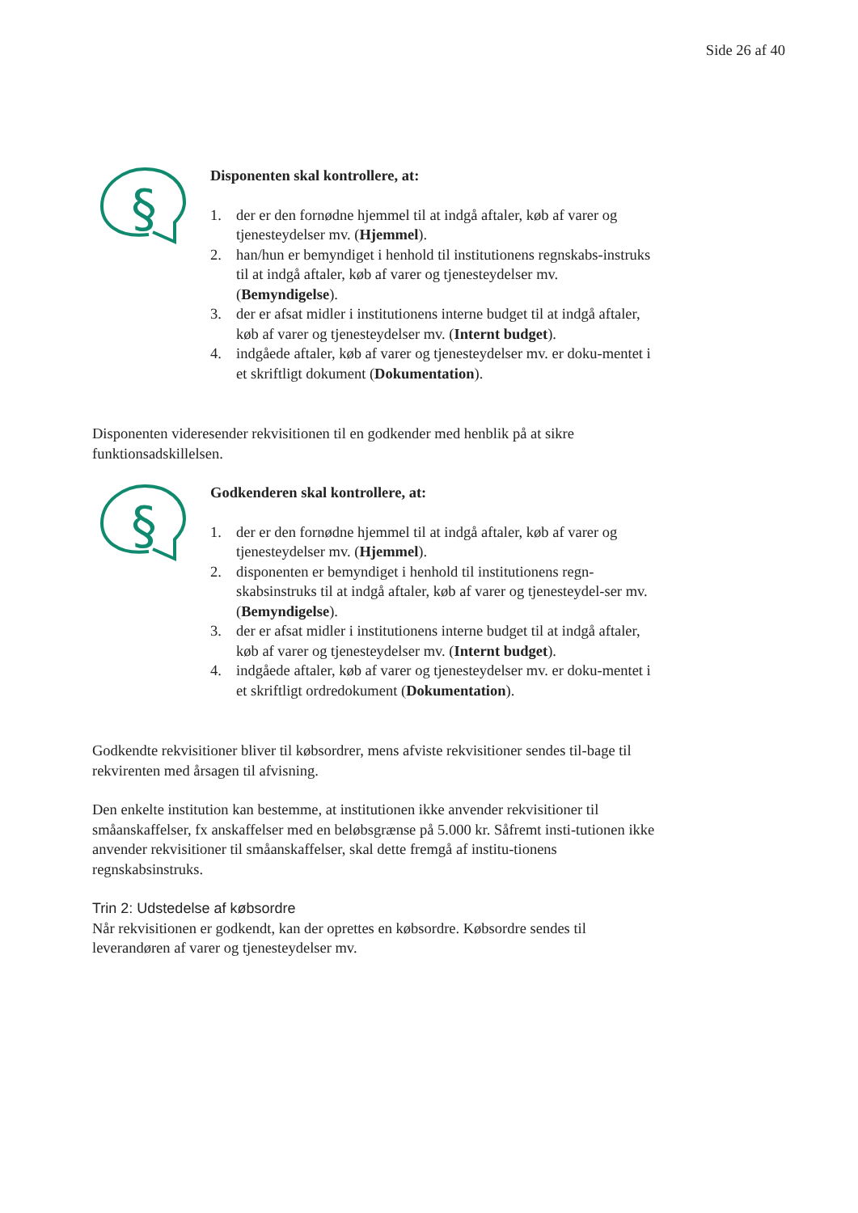Side 26 af 40
§
Disponenten skal kontrollere, at:
1. der er den fornødne hjemmel til at indgå aftaler, køb af varer og tjenesteydelser mv. (Hjemmel).
2. han/hun er bemyndiget i henhold til institutionens regnskabs-instruks til at indgå aftaler, køb af varer og tjenesteydelser mv. (Bemyndigelse).
3. der er afsat midler i institutionens interne budget til at indgå aftaler, køb af varer og tjenesteydelser mv. (Internt budget).
4. indgåede aftaler, køb af varer og tjenesteydelser mv. er doku-mentet i et skriftligt dokument (Dokumentation).
Disponenten videresender rekvisitionen til en godkender med henblik på at sikre funktionsadskillelsen.
§
Godkenderen skal kontrollere, at:
1. der er den fornødne hjemmel til at indgå aftaler, køb af varer og tjenesteydelser mv. (Hjemmel).
2. disponenten er bemyndiget i henhold til institutionens regn-skabsinstruks til at indgå aftaler, køb af varer og tjenesteydel-ser mv. (Bemyndigelse).
3. der er afsat midler i institutionens interne budget til at indgå aftaler, køb af varer og tjenesteydelser mv. (Internt budget).
4. indgåede aftaler, køb af varer og tjenesteydelser mv. er doku-mentet i et skriftligt ordredokument (Dokumentation).
Godkendte rekvisitioner bliver til købsordrer, mens afviste rekvisitioner sendes til-bage til rekvirenten med årsagen til afvisning.
Den enkelte institution kan bestemme, at institutionen ikke anvender rekvisitioner til småanskaffelser, fx anskaffelser med en beløbsgrænse på 5.000 kr. Såfremt insti-tutionen ikke anvender rekvisitioner til småanskaffelser, skal dette fremgå af institu-tionens regnskabsinstruks.
Trin 2: Udstedelse af købsordre
Når rekvisitionen er godkendt, kan der oprettes en købsordre. Købsordre sendes til leverandøren af varer og tjenesteydelser mv.